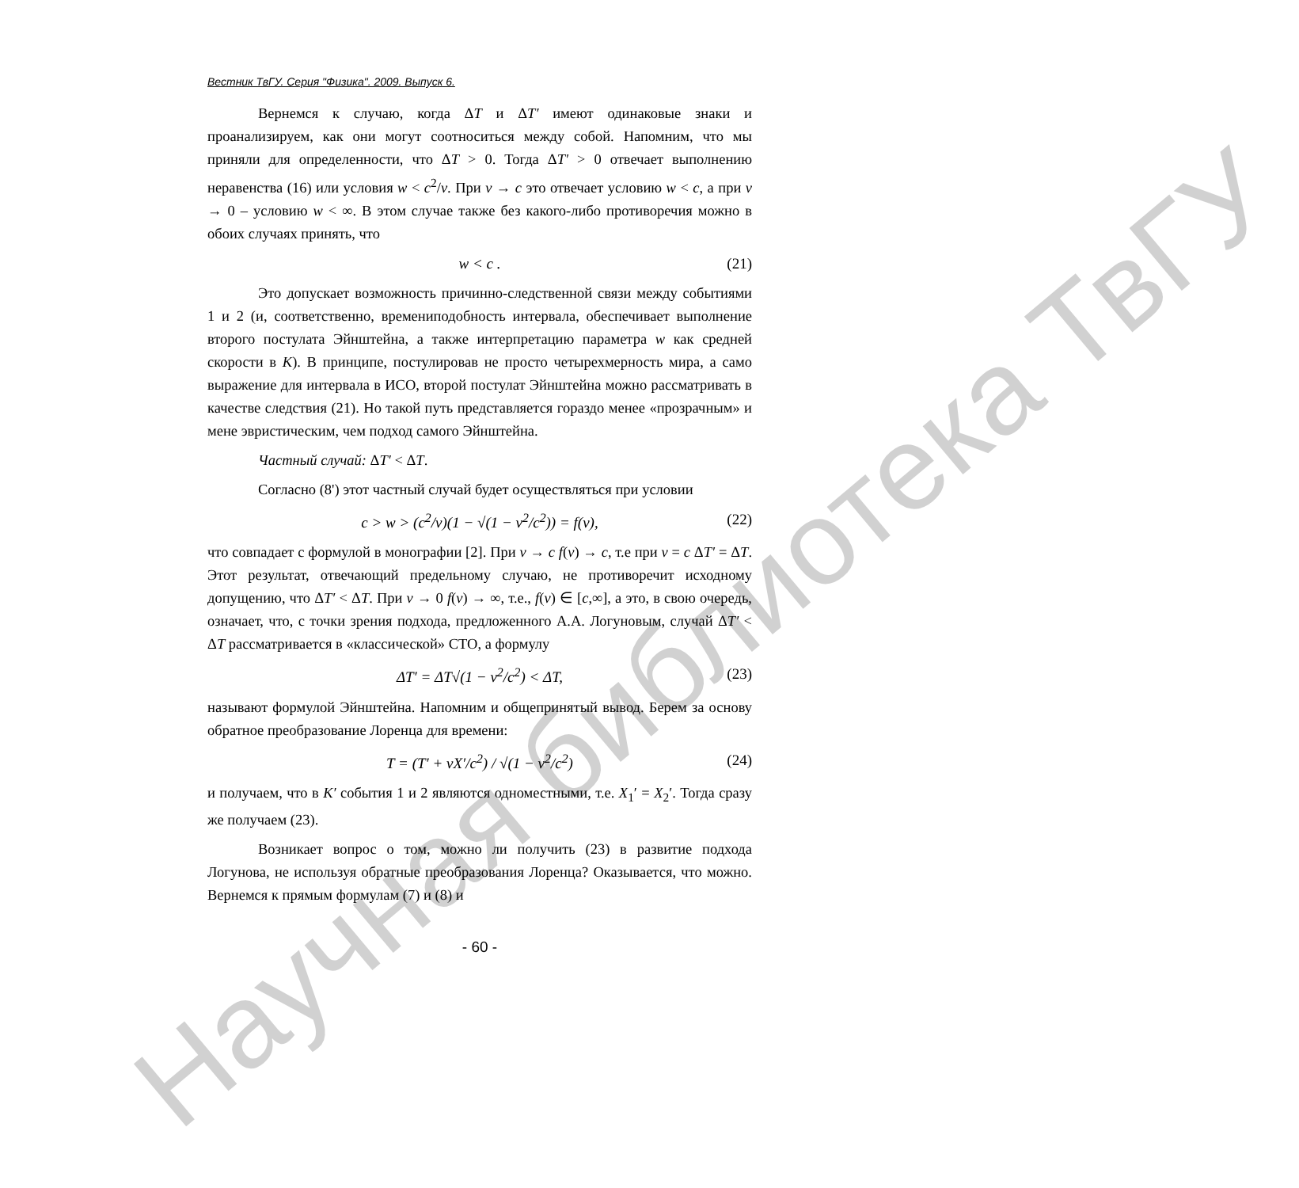Научная библиотека ТвГУ
Вестник ТвГУ. Серия "Физика". 2009. Выпуск 6.
Вернемся к случаю, когда ΔT и ΔT′ имеют одинаковые знаки и проанализируем, как они могут соотноситься между собой. Напомним, что мы приняли для определенности, что ΔT > 0. Тогда ΔT′ > 0 отвечает выполнению неравенства (16) или условия w < c<sup>2</sup>/v. При v → c это отвечает условию w < c, а при v → 0 – условию w < ∞. В этом случае также без какого-либо противоречия можно в обоих случаях принять, что
w < c . (21)
Это допускает возможность причинно-следственной связи между событиями 1 и 2 (и, соответственно, времениподобность интервала, обеспечивает выполнение второго постулата Эйнштейна, а также интерпретацию параметра w как средней скорости в K). В принципе, постулировав не просто четырехмерность мира, а само выражение для интервала в ИСО, второй постулат Эйнштейна можно рассматривать в качестве следствия (21). Но такой путь представляется гораздо менее «прозрачным» и мене эвристическим, чем подход самого Эйнштейна.
Частный случай: ΔT′ < ΔT.
Согласно (8') этот частный случай будет осуществляться при условии
c > w > (c<sup>2</sup>/v)(1 − √(1 − v<sup>2</sup>/c<sup>2</sup>)) = f(v), (22)
что совпадает с формулой в монографии [2]. При v → c f(v) → c, т.е при v = c ΔT′ = ΔT. Этот результат, отвечающий предельному случаю, не противоречит исходному допущению, что ΔT′ < ΔT. При v → 0 f(v) → ∞, т.е., f(v) ∈ [c,∞], а это, в свою очередь, означает, что, с точки зрения подхода, предложенного А.А. Логуновым, случай ΔT′ < ΔT рассматривается в «классической» СТО, а формулу
ΔT′ = ΔT√(1 − v<sup>2</sup>/c<sup>2</sup>) < ΔT, (23)
называют формулой Эйнштейна. Напомним и общепринятый вывод. Берем за основу обратное преобразование Лоренца для времени:
T = (T′ + vX′/c<sup>2</sup>) / √(1 − v<sup>2</sup>/c<sup>2</sup>) (24)
и получаем, что в K′ события 1 и 2 являются одноместными, т.е. X<sub>1</sub>′ = X<sub>2</sub>′. Тогда сразу же получаем (23).
Возникает вопрос о том, можно ли получить (23) в развитие подхода Логунова, не используя обратные преобразования Лоренца? Оказывается, что можно. Вернемся к прямым формулам (7) и (8) и
- 60 -